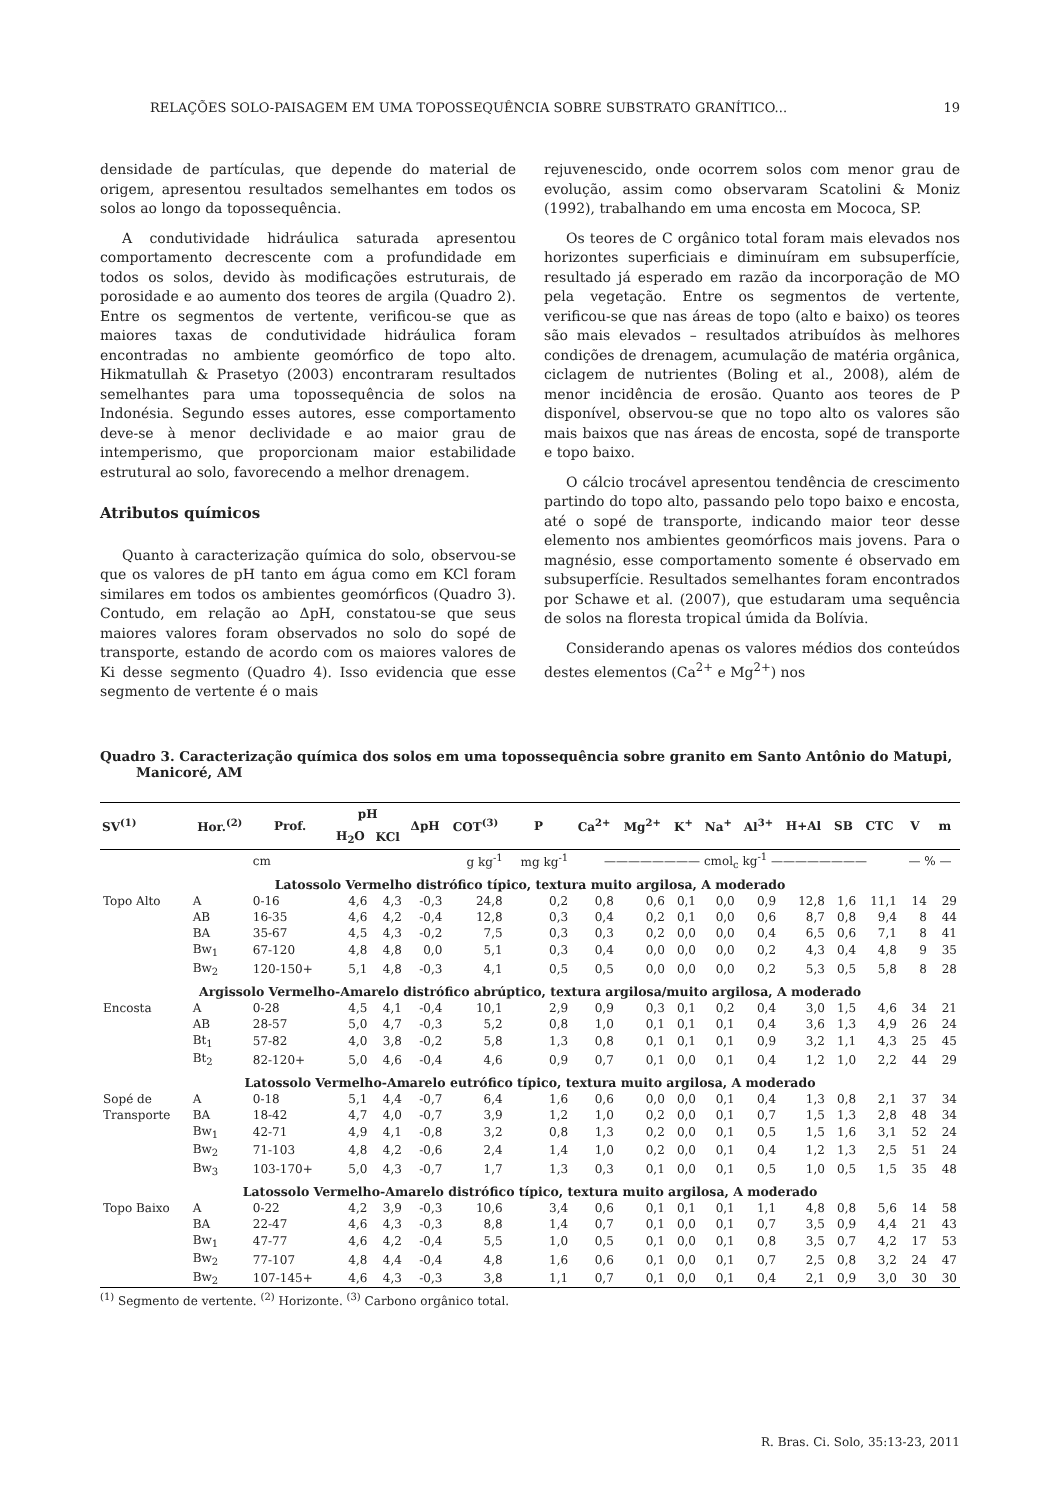RELAÇÕES SOLO-PAISAGEM EM UMA TOPOSSEQUÊNCIA SOBRE SUBSTRATO GRANÍTICO... 19
densidade de partículas, que depende do material de origem, apresentou resultados semelhantes em todos os solos ao longo da topossequência.
A condutividade hidráulica saturada apresentou comportamento decrescente com a profundidade em todos os solos, devido às modificações estruturais, de porosidade e ao aumento dos teores de argila (Quadro 2). Entre os segmentos de vertente, verificou-se que as maiores taxas de condutividade hidráulica foram encontradas no ambiente geomórfico de topo alto. Hikmatullah & Prasetyo (2003) encontraram resultados semelhantes para uma topossequência de solos na Indonésia. Segundo esses autores, esse comportamento deve-se à menor declividade e ao maior grau de intemperismo, que proporcionam maior estabilidade estrutural ao solo, favorecendo a melhor drenagem.
Atributos químicos
Quanto à caracterização química do solo, observou-se que os valores de pH tanto em água como em KCl foram similares em todos os ambientes geomórficos (Quadro 3). Contudo, em relação ao ΔpH, constatou-se que seus maiores valores foram observados no solo do sopé de transporte, estando de acordo com os maiores valores de Ki desse segmento (Quadro 4). Isso evidencia que esse segmento de vertente é o mais
rejuvenescido, onde ocorrem solos com menor grau de evolução, assim como observaram Scatolini & Moniz (1992), trabalhando em uma encosta em Mococa, SP.
Os teores de C orgânico total foram mais elevados nos horizontes superficiais e diminuíram em subsuperfície, resultado já esperado em razão da incorporação de MO pela vegetação. Entre os segmentos de vertente, verificou-se que nas áreas de topo (alto e baixo) os teores são mais elevados – resultados atribuídos às melhores condições de drenagem, acumulação de matéria orgânica, ciclagem de nutrientes (Boling et al., 2008), além de menor incidência de erosão. Quanto aos teores de P disponível, observou-se que no topo alto os valores são mais baixos que nas áreas de encosta, sopé de transporte e topo baixo.
O cálcio trocável apresentou tendência de crescimento partindo do topo alto, passando pelo topo baixo e encosta, até o sopé de transporte, indicando maior teor desse elemento nos ambientes geomórficos mais jovens. Para o magnésio, esse comportamento somente é observado em subsuperfície. Resultados semelhantes foram encontrados por Schawe et al. (2007), que estudaram uma sequência de solos na floresta tropical úmida da Bolívia.
Considerando apenas os valores médios dos conteúdos destes elementos (Ca<sup>2+</sup> e Mg<sup>2+</sup>) nos
Quadro 3. Caracterização química dos solos em uma topossequência sobre granito em Santo Antônio do Matupi, Manicoré, AM
| SV<sup>(1)</sup> | Hor.<sup>(2)</sup> | Prof. | pH | | ΔpH | COT<sup>(3)</sup> | P | Ca<sup>2+</sup> | Mg<sup>2+</sup> | K<sup>+</sup> | Na<sup>+</sup> | Al<sup>3+</sup> | H+Al | SB | CTC | V | m |
| --- | --- | --- | --- | --- | --- | --- | --- | --- | --- | --- | --- | --- | --- | --- | --- | --- | --- |
| | | | H<sub>2</sub>O | KCl | | | | | | | | | | | | | |
| | | cm | | | | g kg<sup>-1</sup> | mg kg<sup>-1</sup> | ———————— cmol<sub>c</sub> kg<sup>-1</sup> ———————— | | | | | | | | — % — | |
| Latossolo Vermelho distrófico típico, textura muito argilosa, A moderado | | | | | | | | | | | | | | | | | |
| Topo Alto | A | 0-16 | 4,6 | 4,3 | -0,3 | 24,8 | 0,2 | 0,8 | 0,6 | 0,1 | 0,0 | 0,9 | 12,8 | 1,6 | 11,1 | 14 | 29 |
| | AB | 16-35 | 4,6 | 4,2 | -0,4 | 12,8 | 0,3 | 0,4 | 0,2 | 0,1 | 0,0 | 0,6 | 8,7 | 0,8 | 9,4 | 8 | 44 |
| | BA | 35-67 | 4,5 | 4,3 | -0,2 | 7,5 | 0,3 | 0,3 | 0,2 | 0,0 | 0,0 | 0,4 | 6,5 | 0,6 | 7,1 | 8 | 41 |
| | Bw<sub>1</sub> | 67-120 | 4,8 | 4,8 | 0,0 | 5,1 | 0,3 | 0,4 | 0,0 | 0,0 | 0,0 | 0,2 | 4,3 | 0,4 | 4,8 | 9 | 35 |
| | Bw<sub>2</sub> | 120-150+ | 5,1 | 4,8 | -0,3 | 4,1 | 0,5 | 0,5 | 0,0 | 0,0 | 0,0 | 0,2 | 5,3 | 0,5 | 5,8 | 8 | 28 |
| Argissolo Vermelho-Amarelo distrófico abrúptico, textura argilosa/muito argilosa, A moderado | | | | | | | | | | | | | | | | | |
| Encosta | A | 0-28 | 4,5 | 4,1 | -0,4 | 10,1 | 2,9 | 0,9 | 0,3 | 0,1 | 0,2 | 0,4 | 3,0 | 1,5 | 4,6 | 34 | 21 |
| | AB | 28-57 | 5,0 | 4,7 | -0,3 | 5,2 | 0,8 | 1,0 | 0,1 | 0,1 | 0,1 | 0,4 | 3,6 | 1,3 | 4,9 | 26 | 24 |
| | Bt<sub>1</sub> | 57-82 | 4,0 | 3,8 | -0,2 | 5,8 | 1,3 | 0,8 | 0,1 | 0,1 | 0,1 | 0,9 | 3,2 | 1,1 | 4,3 | 25 | 45 |
| | Bt<sub>2</sub> | 82-120+ | 5,0 | 4,6 | -0,4 | 4,6 | 0,9 | 0,7 | 0,1 | 0,0 | 0,1 | 0,4 | 1,2 | 1,0 | 2,2 | 44 | 29 |
| Latossolo Vermelho-Amarelo eutrófico típico, textura muito argilosa, A moderado | | | | | | | | | | | | | | | | | |
| Sopé de | A | 0-18 | 5,1 | 4,4 | -0,7 | 6,4 | 1,6 | 0,6 | 0,0 | 0,0 | 0,1 | 0,4 | 1,3 | 0,8 | 2,1 | 37 | 34 |
| Transporte | BA | 18-42 | 4,7 | 4,0 | -0,7 | 3,9 | 1,2 | 1,0 | 0,2 | 0,0 | 0,1 | 0,7 | 1,5 | 1,3 | 2,8 | 48 | 34 |
| | Bw<sub>1</sub> | 42-71 | 4,9 | 4,1 | -0,8 | 3,2 | 0,8 | 1,3 | 0,2 | 0,0 | 0,1 | 0,5 | 1,5 | 1,6 | 3,1 | 52 | 24 |
| | Bw<sub>2</sub> | 71-103 | 4,8 | 4,2 | -0,6 | 2,4 | 1,4 | 1,0 | 0,2 | 0,0 | 0,1 | 0,4 | 1,2 | 1,3 | 2,5 | 51 | 24 |
| | Bw<sub>3</sub> | 103-170+ | 5,0 | 4,3 | -0,7 | 1,7 | 1,3 | 0,3 | 0,1 | 0,0 | 0,1 | 0,5 | 1,0 | 0,5 | 1,5 | 35 | 48 |
| Latossolo Vermelho-Amarelo distrófico típico, textura muito argilosa, A moderado | | | | | | | | | | | | | | | | | |
| Topo Baixo | A | 0-22 | 4,2 | 3,9 | -0,3 | 10,6 | 3,4 | 0,6 | 0,1 | 0,1 | 0,1 | 1,1 | 4,8 | 0,8 | 5,6 | 14 | 58 |
| | BA | 22-47 | 4,6 | 4,3 | -0,3 | 8,8 | 1,4 | 0,7 | 0,1 | 0,0 | 0,1 | 0,7 | 3,5 | 0,9 | 4,4 | 21 | 43 |
| | Bw<sub>1</sub> | 47-77 | 4,6 | 4,2 | -0,4 | 5,5 | 1,0 | 0,5 | 0,1 | 0,0 | 0,1 | 0,8 | 3,5 | 0,7 | 4,2 | 17 | 53 |
| | Bw<sub>2</sub> | 77-107 | 4,8 | 4,4 | -0,4 | 4,8 | 1,6 | 0,6 | 0,1 | 0,0 | 0,1 | 0,7 | 2,5 | 0,8 | 3,2 | 24 | 47 |
| | Bw<sub>2</sub> | 107-145+ | 4,6 | 4,3 | -0,3 | 3,8 | 1,1 | 0,7 | 0,1 | 0,0 | 0,1 | 0,4 | 2,1 | 0,9 | 3,0 | 30 | 30 |
<sup>(1)</sup> Segmento de vertente. <sup>(2)</sup> Horizonte. <sup>(3)</sup> Carbono orgânico total.
R. Bras. Ci. Solo, 35:13-23, 2011